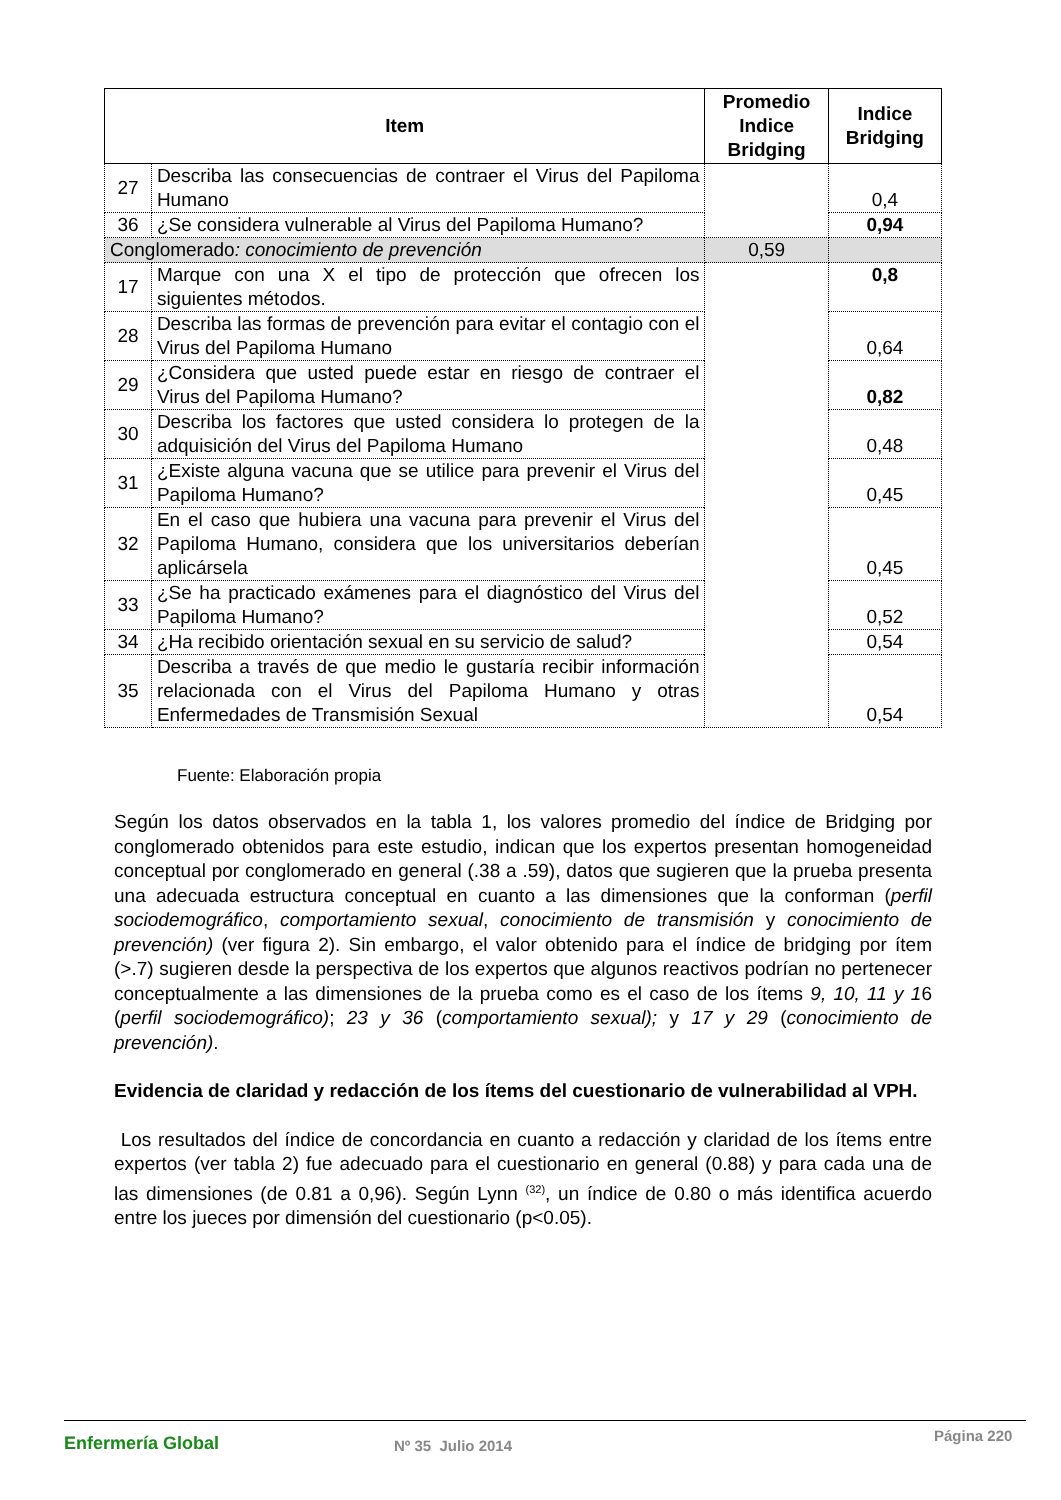| Item | | Promedio Indice Bridging | Indice Bridging |
| --- | --- | --- | --- |
| 27 | Describa las consecuencias de contraer el Virus del Papiloma Humano | | 0,4 |
| 36 | ¿Se considera vulnerable al Virus del Papiloma Humano? | | 0,94 |
| Conglomerado : conocimiento de prevención | | 0,59 | |
| 17 | Marque con una X el tipo de protección que ofrecen los siguientes métodos. | | 0,8 |
| 28 | Describa las formas de prevención para evitar el contagio con el Virus del Papiloma Humano | | 0,64 |
| 29 | ¿Considera que usted puede estar en riesgo de contraer el Virus del Papiloma Humano? | | 0,82 |
| 30 | Describa los factores que usted considera lo protegen de la adquisición del Virus del Papiloma Humano | | 0,48 |
| 31 | ¿Existe alguna vacuna que se utilice para prevenir el Virus del Papiloma Humano? | | 0,45 |
| 32 | En el caso que hubiera una vacuna para prevenir el Virus del Papiloma Humano, considera que los universitarios deberían aplicársela | | 0,45 |
| 33 | ¿Se ha practicado exámenes para el diagnóstico del Virus del Papiloma Humano? | | 0,52 |
| 34 | ¿Ha recibido orientación sexual en su servicio de salud? | | 0,54 |
| 35 | Describa a través de que medio le gustaría recibir información relacionada con el Virus del Papiloma Humano y otras Enfermedades de Transmisión Sexual | | 0,54 |
Fuente: Elaboración propia
Según los datos observados en la tabla 1, los valores promedio del índice de Bridging por conglomerado obtenidos para este estudio, indican que los expertos presentan homogeneidad conceptual por conglomerado en general (.38 a .59), datos que sugieren que la prueba presenta una adecuada estructura conceptual en cuanto a las dimensiones que la conforman (perfil sociodemográfico, comportamiento sexual, conocimiento de transmisión y conocimiento de prevención) (ver figura 2). Sin embargo, el valor obtenido para el índice de bridging por ítem (>.7) sugieren desde la perspectiva de los expertos que algunos reactivos podrían no pertenecer conceptualmente a las dimensiones de la prueba como es el caso de los ítems 9, 10, 11 y 16 (perfil sociodemográfico); 23 y 36 (comportamiento sexual); y 17 y 29 (conocimiento de prevención).
Evidencia de claridad y redacción de los ítems del cuestionario de vulnerabilidad al VPH.
Los resultados del índice de concordancia en cuanto a redacción y claridad de los ítems entre expertos (ver tabla 2) fue adecuado para el cuestionario en general (0.88) y para cada una de las dimensiones (de 0.81 a 0,96). Según Lynn <sup>(32)</sup>, un índice de 0.80 o más identifica acuerdo entre los jueces por dimensión del cuestionario (p<0.05).
Enfermería Global Nº 35 Julio 2014 Página 220